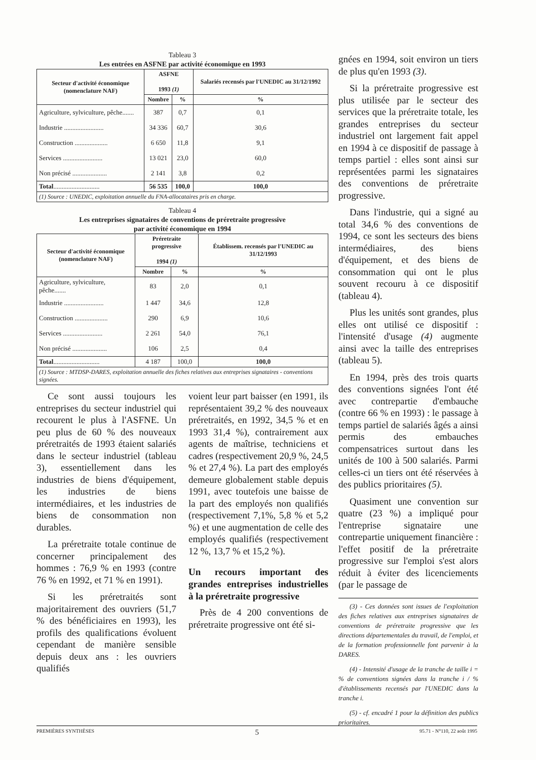Tableau 3
Les entrées en ASFNE par activité économique en 1993
| Secteur d'activité économique (nomenclature NAF) | ASFNE 1993 (1) | | Salariés recensés par l'UNEDIC au 31/12/1992 |
| --- | --- | --- | --- |
| | Nombre | % | % |
| Agriculture, sylviculture, pêche....... | 387 | 0,7 | 0,1 |
| Industrie ........................ | 34 336 | 60,7 | 30,6 |
| Construction .................... | 6 650 | 11,8 | 9,1 |
| Services ........................ | 13 021 | 23,0 | 60,0 |
| Non précisé ..................... | 2 141 | 3,8 | 0,2 |
| Total ............................ | 56 535 | 100,0 | 100,0 |
| (1) Source : UNEDIC, exploitation annuelle du FNA-allocataires pris en charge. | | | |
Tableau 4
Les entreprises signataires de conventions de préretraite progressive
par activité économique en 1994
| Secteur d'activité économique (nomenclature NAF) | Préretraite progressive 1994 (1) | | Établissem. recensés par l'UNEDIC au 31/12/1993 |
| --- | --- | --- | --- |
| | Nombre | % | % |
| Agriculture, sylviculture, pêche....... | 83 | 2,0 | 0,1 |
| Industrie ........................ | 1 447 | 34,6 | 12,8 |
| Construction .................... | 290 | 6,9 | 10,6 |
| Services ........................ | 2 261 | 54,0 | 76,1 |
| Non précisé ..................... | 106 | 2,5 | 0,4 |
| Total ............................ | 4 187 | 100,0 | 100,0 |
| (1) Source : MTDSP-DARES, exploitation annuelle des fiches relatives aux entreprises signataires - conventions signées. | | | |
Ce sont aussi toujours les entreprises du secteur industriel qui recourent le plus à l'ASFNE. Un peu plus de 60 % des nouveaux préretraités de 1993 étaient salariés dans le secteur industriel (tableau 3), essentiellement dans les industries de biens d'équipement, les industries de biens intermédiaires, et les industries de biens de consommation non durables.
La préretraite totale continue de concerner principalement des hommes : 76,9 % en 1993 (contre 76 % en 1992, et 71 % en 1991).
Si les préretraités sont majoritairement des ouvriers (51,7 % des bénéficiaires en 1993), les profils des qualifications évoluent cependant de manière sensible depuis deux ans : les ouvriers qualifiés
voient leur part baisser (en 1991, ils représentaient 39,2 % des nouveaux préretraités, en 1992, 34,5 % et en 1993 31,4 %), contrairement aux agents de maîtrise, techniciens et cadres (respectivement 20,9 %, 24,5 % et 27,4 %). La part des employés demeure globalement stable depuis 1991, avec toutefois une baisse de la part des employés non qualifiés (respectivement 7,1%, 5,8 % et 5,2 %) et une augmentation de celle des employés qualifiés (respectivement 12 %, 13,7 % et 15,2 %).
Un recours important des grandes entreprises industrielles à la préretraite progressive
Près de 4 200 conventions de préretraite progressive ont été si-
gnées en 1994, soit environ un tiers de plus qu'en 1993 (3).
Si la préretraite progressive est plus utilisée par le secteur des services que la préretraite totale, les grandes entreprises du secteur industriel ont largement fait appel en 1994 à ce dispositif de passage à temps partiel : elles sont ainsi sur représentées parmi les signataires des conventions de préretraite progressive.
Dans l'industrie, qui a signé au total 34,6 % des conventions de 1994, ce sont les secteurs des biens intermédiaires, des biens d'équipement, et des biens de consommation qui ont le plus souvent recouru à ce dispositif (tableau 4).
Plus les unités sont grandes, plus elles ont utilisé ce dispositif : l'intensité d'usage (4) augmente ainsi avec la taille des entreprises (tableau 5).
En 1994, près des trois quarts des conventions signées l'ont été avec contrepartie d'embauche (contre 66 % en 1993) : le passage à temps partiel de salariés âgés a ainsi permis des embauches compensatrices surtout dans les unités de 100 à 500 salariés. Parmi celles-ci un tiers ont été réservées à des publics prioritaires (5).
Quasiment une convention sur quatre (23 %) a impliqué pour l'entreprise signataire une contrepartie uniquement financière : l'effet positif de la préretraite progressive sur l'emploi s'est alors réduit à éviter des licenciements (par le passage de
(3) - Ces données sont issues de l'exploitation des fiches relatives aux entreprises signataires de conventions de préretraite progressive que les directions départementales du travail, de l'emploi, et de la formation professionnelle font parvenir à la DARES.
(4) - Intensité d'usage de la tranche de taille i = % de conventions signées dans la tranche i / % d'établissements recensés par l'UNEDIC dans la tranche i.
(5) - cf. encadré 1 pour la définition des publics prioritaires.
PREMIÈRES SYNTHÈSES 5 95.71 - N°110, 22 août 1995